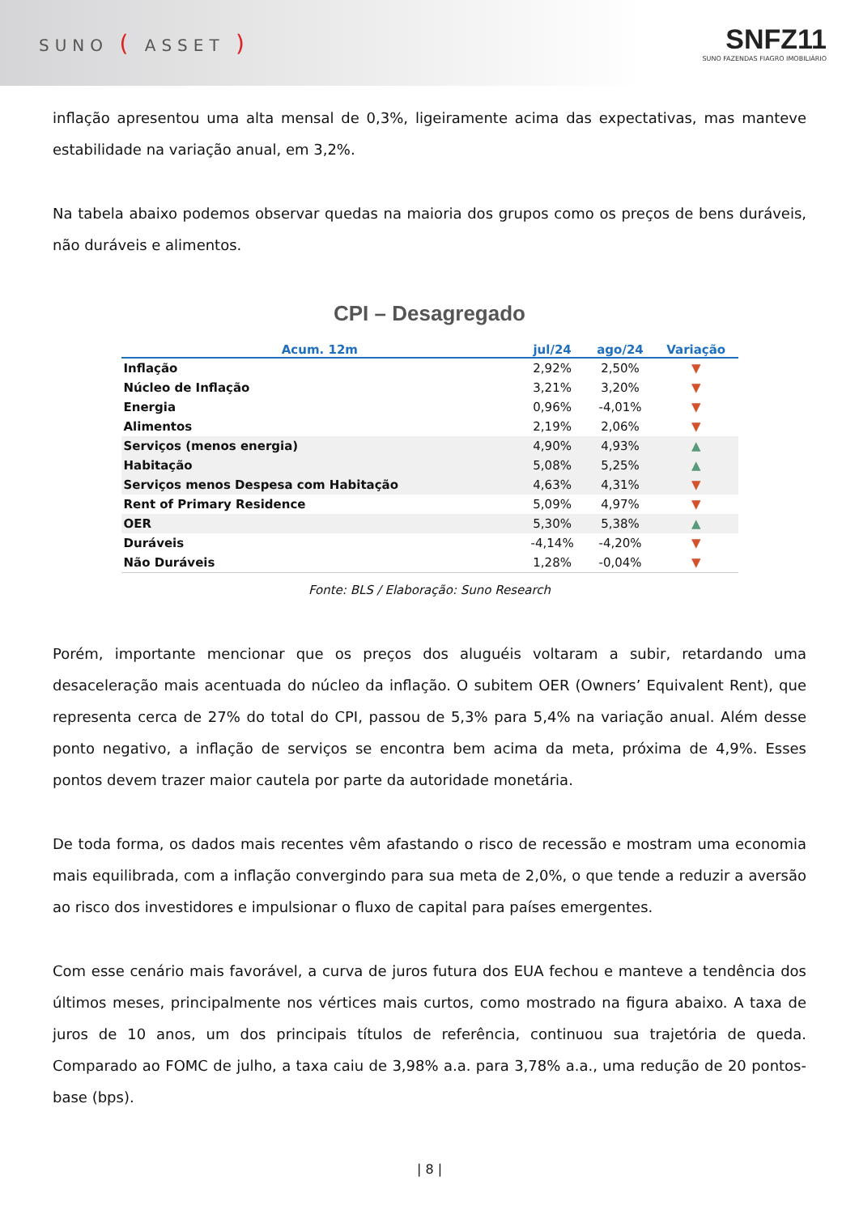SUNO ( ASSET )
SNFZ11
SUNO FAZENDAS FIAGRO IMOBILIÁRIO
inflação apresentou uma alta mensal de 0,3%, ligeiramente acima das expectativas, mas manteve estabilidade na variação anual, em 3,2%.
Na tabela abaixo podemos observar quedas na maioria dos grupos como os preços de bens duráveis, não duráveis e alimentos.
CPI – Desagregado
| Acum. 12m | jul/24 | ago/24 | Variação |
| --- | --- | --- | --- |
| Inflação | 2,92% | 2,50% | ▼ |
| Núcleo de Inflação | 3,21% | 3,20% | ▼ |
| Energia | 0,96% | -4,01% | ▼ |
| Alimentos | 2,19% | 2,06% | ▼ |
| Serviços (menos energia) | 4,90% | 4,93% | ▲ |
| Habitação | 5,08% | 5,25% | ▲ |
| Serviços menos Despesa com Habitação | 4,63% | 4,31% | ▼ |
| Rent of Primary Residence | 5,09% | 4,97% | ▼ |
| OER | 5,30% | 5,38% | ▲ |
| Duráveis | -4,14% | -4,20% | ▼ |
| Não Duráveis | 1,28% | -0,04% | ▼ |
Fonte: BLS / Elaboração: Suno Research
Porém, importante mencionar que os preços dos aluguéis voltaram a subir, retardando uma desaceleração mais acentuada do núcleo da inflação. O subitem OER (Owners’ Equivalent Rent), que representa cerca de 27% do total do CPI, passou de 5,3% para 5,4% na variação anual. Além desse ponto negativo, a inflação de serviços se encontra bem acima da meta, próxima de 4,9%. Esses pontos devem trazer maior cautela por parte da autoridade monetária.
De toda forma, os dados mais recentes vêm afastando o risco de recessão e mostram uma economia mais equilibrada, com a inflação convergindo para sua meta de 2,0%, o que tende a reduzir a aversão ao risco dos investidores e impulsionar o fluxo de capital para países emergentes.
Com esse cenário mais favorável, a curva de juros futura dos EUA fechou e manteve a tendência dos últimos meses, principalmente nos vértices mais curtos, como mostrado na figura abaixo. A taxa de juros de 10 anos, um dos principais títulos de referência, continuou sua trajetória de queda. Comparado ao FOMC de julho, a taxa caiu de 3,98% a.a. para 3,78% a.a., uma redução de 20 pontos-base (bps).
| 8 |